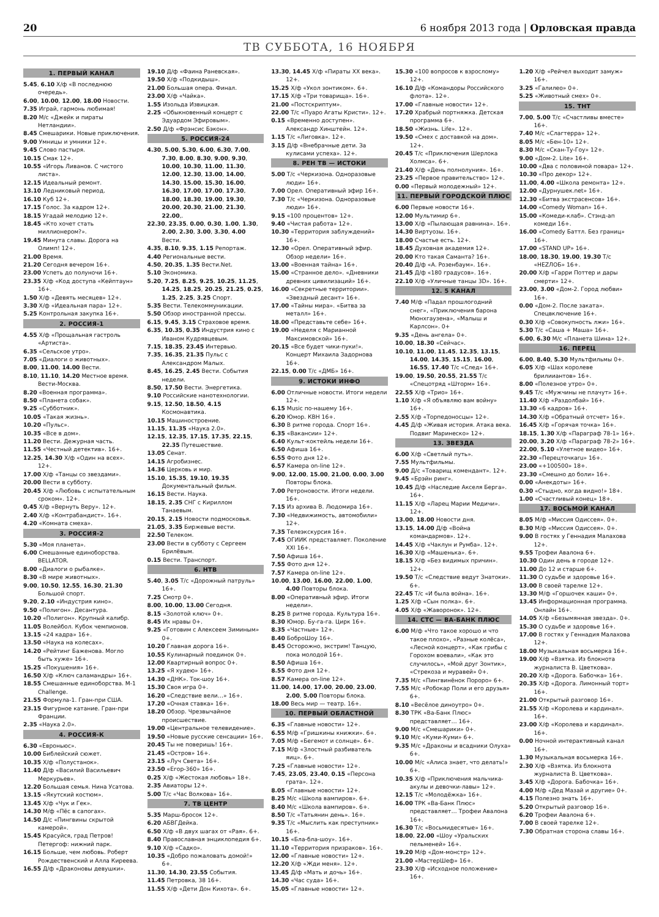20 6 ноября 2013 года | Орловская правда
ТВ СУББОТА, 16 НОЯБРЯ
1. ПЕРВЫЙ КАНАЛ
5.45, 6.10 Х/ф «В последнюю очередь».
6.00, 10.00, 12.00, 18.00 Новости.
7.35 Играй, гармонь любимая!
8.20 М/с «Джейк и пираты Нетландии».
8.45 Смешарики. Новые приключения.
9.00 Умницы и умники 12+.
9.45 Слово пастыря.
10.15 Смак 12+.
10.55 «Игорь Ливанов. С чистого листа».
12.15 Идеальный ремонт.
13.10 Ледниковый период.
16.10 Куб 12+.
17.15 Голос. За кадром 12+.
18.15 Угадай мелодию 12+.
18.45 «Кто хочет стать миллионером?».
19.45 Минута славы. Дорога на Олимп! 12+.
21.00 Время.
21.20 Сегодня вечером 16+.
23.00 Успеть до полуночи 16+.
23.35 Х/ф «Код доступа «Кейптаун» 16+.
1.50 Х/ф «Девять месяцев» 12+.
3.30 Х/ф «Идеальная пара» 12+.
5.25 Контрольная закупка 16+.
2. РОССИЯ-1
4.55 Х/ф «Прощальная гастроль «Артиста».
6.35 «Сельское утро».
7.05 «Диалоги о животных».
8.00, 11.00, 14.00 Вести.
8.10, 11.10, 14.20 Местное время. Вести-Москва.
8.20 «Военная программа».
8.50 «Планета собак».
9.25 «Субботник».
10.05 «Такая жизнь».
10.20 «Пульс».
10.35 «Все в дом».
11.20 Вести. Дежурная часть.
11.55 «Честный детектив». 16+.
12.25, 14.30 Х/ф «Один на всех». 12+.
17.00 Х/ф «Танцы со звездами».
20.00 Вести в субботу.
20.45 Х/ф «Любовь с испытательным сроком». 12+.
0.45 Х/ф «Вернуть Веру». 12+.
2.40 Х/ф «Контрабандист». 16+.
4.20 «Комната смеха».
3. РОССИЯ-2
5.30 «Моя планета».
6.00 Смешанные единоборства. BELLATOR.
8.00 «Диалоги о рыбалке».
8.30 «В мире животных».
9.00, 10.50, 12.55, 16.30, 21.30 Большой спорт.
9.20, 2.10 «Индустрия кино».
9.50 «Полигон». Десантура.
10.20 «Полигон». Крупный калибр.
11.05 Волейбол. Кубок чемпионов.
13.15 «24 кадра» 16+.
13.50 «Наука на колесах».
14.20 «Рейтинг Баженова. Могло быть хуже» 16+.
15.25 «Покушения» 16+.
16.50 Х/ф «Ключ саламандры» 16+.
18.55 Смешанные единоборства. M-1 Challenge.
21.55 Формула-1. Гран-при США.
23.15 Фигурное катание. Гран-при Франции.
2.35 «Наука 2.0».
4. РОССИЯ-К
6.30 «Евроньюс».
10.00 Библейский сюжет.
10.35 Х/ф «Полустанок».
11.40 Д/ф «Василий Васильевич Меркурьев».
12.20 Большая семья. Нина Усатова.
13.15 «Якутский костюм».
13.45 Х/ф «Чук и Гек».
14.30 М/ф «Пёс в сапогах».
14.50 Д/с «Пингвины скрытой камерой».
15.45 Красуйся, град Петров! Петергоф: нижний парк.
16.15 Больше, чем любовь. Роберт Рождественский и Алла Киреева.
16.55 Д/ф «Драконовы девушки».
19.10 Д/ф «Фаина Раневская».
19.50 Х/ф «Подкидыш».
21.00 Большая опера. Финал.
23.00 Х/ф «Чайка».
1.55 Изольда Извицкая.
2.25 «Обыкновенный концерт с Эдуардом Эфировым».
2.50 Д/ф «Фрэнсис Бэкон».
5. РОССИЯ-24
4.30, 5.00, 5.30, 6.00, 6.30, 7.00, 7.30, 8.00, 8.30, 9.00, 9.30, 10.00, 10.30, 11.00, 11.30, 12.00, 12.30, 13.00, 14.00, 14.30, 15.00, 15.30, 16.00, 16.30, 17.00, 17.00, 17.30, 18.00, 18.30, 19.00, 19.30, 20.00, 20.30, 21.00, 21.30, 22.00,.
22.30, 23.35, 0.00, 0.30, 1.00, 1.30, 2.00, 2.30, 3.00, 3.30, 4.00 Вести.
4.35, 8.10, 9.35, 1.15 Репортаж.
4.40 Региональные вести.
4.50, 20.35, 1.35 Вести.Net.
5.10 Экономика.
5.20, 7.25, 8.25, 9.25, 10.25, 11.25, 14.25, 18.25, 20.25, 21.25, 0.25, 1.25, 2.25, 3.25 Спорт.
5.35 Вести. Телекоммуникации.
5.50 Обзор иностранной прессы.
6.15, 9.45, 3.15 Страховое время.
6.35, 10.35, 0.35 Индустрия кино с Иваном Кудрявцевым.
7.15, 18.35, 23.45 Интервью.
7.35, 16.35, 21.35 Пульс с Александром Малых.
8.45, 16.25, 2.45 Вести. События недели.
8.50, 17.50 Вести. Энергетика.
9.10 Российские нанотехнологии.
9.15, 12.50, 18.50, 4.15 Космонавтика.
10.15 Машиностроение.
11.15, 11.35 «Наука 2.0».
12.15, 12.35, 17.15, 17.35, 22.15, 22.35 Путешествие.
13.05 Сенат.
14.15 Агробизнес.
14.36 Церковь и мир.
15.10, 15.35, 19.10, 19.35 Документальный фильм.
16.15 Вести. Наука.
18.15, 2.35 СНГ с Кириллом Танаевым.
20.15, 2.15 Новости подмосковья.
21.05, 3.35 Биржевые вести.
22.50 Телеком.
23.00 Вести в субботу с Сергеем Брилёвым.
0.15 Вести. Транспорт.
6. НТВ
5.40, 3.05 Т/с «Дорожный патруль» 16+.
7.25 Смотр 0+.
8.00, 10.00, 13.00 Сегодня.
8.15 «Золотой ключ» 0+.
8.45 Их нравы 0+.
9.25 «Готовим с Алексеем Зиминым» 0+.
10.20 Главная дорога 16+.
10.55 Кулинарный поединок 0+.
12.00 Квартирный вопрос 0+.
13.25 «Я худею» 16+.
14.30 «ДНК». Ток-шоу 16+.
15.30 Своя игра 0+.
16.20 «Следствие вели…» 16+.
17.20 «Очная ставка» 16+.
18.20 Обзор. Чрезвычайное происшествие.
19.00 «Центральное телевидение».
19.50 «Новые русские сенсации» 16+.
20.45 Ты не поверишь! 16+.
21.45 «Остров» 16+.
23.15 «Луч Света» 16+.
23.50 «Егор-360» 16+.
0.25 Х/ф «Жестокая любовь» 18+.
2.35 Авиаторы 12+.
5.00 Т/с «Час Волкова» 16+.
7. ТВ ЦЕНТР
5.35 Марш-бросок 12+.
6.20 АБВГДейка.
6.50 Х/ф «В двух шагах от «Рая». 6+.
8.40 Православная энциклопедия 6+.
9.10 Х/ф «Садко».
10.35 «Добро пожаловать домой!» 6+.
11.30, 14.30, 23.55 События.
11.45 Петровка, 38 16+.
11.55 Х/ф «Дети Дон Кихота». 6+.
13.30, 14.45 Х/ф «Пираты XX века». 12+.
15.25 Х/ф «Укол зонтиком». 6+.
17.15 Х/ф «Три товарища». 16+.
21.00 «Постскриптум».
22.00 Т/с «Пуаро Агаты Кристи». 12+.
0.15 «Временно доступен». Александр Хинштейн. 12+.
1.15 Т/с «Лиговка». 12+.
3.15 Д/ф «Внебрачные дети. За кулисами успеха». 12+.
8. РЕН ТВ — ИСТОКИ
5.00 Т/с «Черкизона. Одноразовые люди» 16+.
7.00 Орел. Оперативный эфир 16+.
7.30 Т/с «Черкизона. Одноразовые люди» 16+.
9.15 «100 процентов» 12+.
9.40 «Чистая работа» 12+.
10.30 «Территория заблуждений» 16+.
12.30 «Орел. Оперативный эфир. Обзор недели» 16+.
13.00 «Военная тайна» 16+.
15.00 «Странное дело». «Дневники древних цивилизаций» 16+.
16.00 «Секретные территории». «Звездный десант» 16+.
17.00 «Тайны мира». «Битва за металл» 16+.
18.00 «Представьте себе» 16+.
19.00 «Неделя с Марианной Максимовской» 16+.
20.15 «Все будет чики-пуки!». Концерт Михаила Задорнова 16+.
22.15, 0.00 Т/с «ДМБ» 16+.
9. ИСТОКИ ИНФО
6.00 Отличные новости. Итоги недели 12+.
6.15 Music по-нашему 16+.
6.20 Юмор. КВН 16+.
6.30 В ритме города. Спорт 16+.
6.35 «Вакансии» 12+.
6.40 Культ-коктейль недели 16+.
6.50 Афиша 16+.
6.55 Фото дня 12+.
6.57 Камера on-line 12+.
9.00, 12.00, 15.00, 21.00, 0.00, 3.00 Повторы блока.
7.00 Ретроновости. Итоги недели. 16+.
7.15 Из архива В. Людомира 16+.
7.30 «Недвижимость, автомобили» 12+.
7.35 Телеэкскурсия 16+.
7.45 ОГИИК представляет. Поколение XXI 16+.
7.50 Афиша 16+.
7.55 Фото дня 12+.
7.57 Камера on-line 12+.
10.00, 13.00, 16.00, 22.00, 1.00, 4.00 Повторы блока.
8.00 «Оперативный эфир. Итоги недели».
8.25 В ритме города. Культура 16+.
8.30 Юмор. Бу-га-га. Цирк 16+.
8.35 «Частные» 12+.
8.40 БоброШоу 16+.
8.45 Осторожно, экстрим! Танцую, пока молодой 16+.
8.50 Афиша 16+.
8.55 Фото дня 12+.
8.57 Камера on-line 12+.
11.00, 14.00, 17.00, 20.00, 23.00, 2.00, 5.00 Повторы блока.
18.00 Весь мир — театр. 16+.
10. ПЕРВЫЙ ОБЛАСТНОЙ
6.35 «Главные новости» 12+.
6.55 М/ф «Гришкины книжки». 6+.
7.05 М/ф «Бегемот и солнце». 6+.
7.15 М/ф «Злостный разбиватель яиц». 6+.
7.25 «Главные новости» 12+.
7.45, 23.05, 23.40, 0.15 «Персона грата». 12+.
8.05 «Главные новости» 12+.
8.25 М/с «Школа вампиров». 6+.
8.40 М/с «Школа вампиров». 6+.
8.50 Т/с «Татьянин день». 16+.
9.35 Т/с «Мыслить как преступник» 16+.
10.15 «Бла-бла-шоу». 16+.
11.10 «Территория призраков». 16+.
12.00 «Главные новости» 12+.
12.20 Х/ф «Жди меня». 12+.
13.45 Д/ф «Мать и дочь» 16+.
14.30 «Час суда» 16+.
15.05 «Главные новости» 12+.
15.30 «100 вопросов к взрослому» 12+.
16.10 Д/ф «Командоры Российского флота». 12+.
17.00 «Главные новости» 12+.
17.20 Храбрый портняжка. Детская программа 6+.
18.50 «Жизнь. Life». 12+.
19.50 «Смех с доставкой на дом». 12+.
20.45 Т/с «Приключения Шерлока Холмса». 6+.
21.40 Х/ф «День полнолуния». 16+.
23.25 «Первое правительство» 12+.
0.00 «Первый молодежный» 12+.
11. ПЕРВЫЙ ГОРОДСКОЙ ПЛЮС
6.00 Первые новости 16+.
12.00 Мультимир 6+.
13.00 Х/ф «Пылающая равнина». 16+.
14.30 Виртуозы. 16+.
18.00 Счастье есть. 12+.
18.45 Духовная академия 12+.
20.00 Кто такая Саманта? 16+.
20.40 Д/ф «А. Розенбаум». 16+.
21.45 Д/ф «180 градусов». 16+.
22.10 Х/ф «Уличные танцы 3D». 16+.
12. 5 КАНАЛ
7.40 М/ф «Падал прошлогодний снег», «Приключения барона Мюнхгаузена», «Малыш и Карлсон». 0+
9.35 «День ангела» 0+.
10.00, 18.30 «Сейчас».
10.10, 11.00, 11.45, 12.35, 13.15, 14.00, 14.35, 15.15, 16.00, 16.55, 17.40 Т/с «След» 16+.
19.00, 19.50, 20.55, 21.55 Т/с «Спецотряд «Шторм» 16+.
22.55 Х/ф «Трио» 16+.
1.10 Х/ф «Я объявляю вам войну» 16+.
2.55 Х/ф «Торпедоносцы» 12+.
4.45 Д/ф «Живая история. Атака века. Подвиг Маринеско» 12+.
13. ЗВЕЗДА
6.00 Х/ф «Светлый путь».
7.55 Мультфильмы.
9.00 Д/с «Товарищ комендант». 12+.
9.45 «Брэйн ринг».
10.45 Д/ф «Наследие Акселя Берга». 16+.
11.15 Х/ф «Ларец Марии Медичи». 12+.
13.00, 18.00 Новости дня.
13.15, 14.00 Д/ф «Война командармов». 12+.
14.45 Х/ф «Чаклун и Румба». 12+.
16.30 Х/ф «Машенька». 6+.
18.15 Х/ф «Без видимых причин». 12+.
19.50 Т/с «Следствие ведут Знатоки». 6+.
22.45 Т/с «И была война». 16+.
1.25 Х/ф «Сын полка». 6+.
4.05 Х/ф «Жаворонок». 12+.
14. СТС — ВА-БАНК ПЛЮС
6.00 М/ф «Что такое хорошо и что такое плохо», «Разные колёса», «Лесной концерт», «Как грибы с Горохом воевали», «Как это случилось», «Мой друг Зонтик», «Стрекоза и муравей» 0+.
7.35 М/с «Пингвинёнок Пороро» 6+.
7.55 М/с «Робокар Поли и его друзья» 6+.
8.10 «Весёлое диноутро» 0+.
8.30 ТРК «Ва-Банк Плюс» представляет… 16+.
9.00 М/с «Смешарики» 0+.
9.10 М/с «Куми-Куми» 6+.
9.35 М/с «Драконы и всадники Олуха» 6+.
10.00 М/с «Алиса знает, что делать!» 6+.
10.35 Х/ф «Приключения мальчика-акулы и девочки-лавы» 12+.
12.15 Т/с «Молодёжка» 16+.
16.00 ТРК «Ва-Банк Плюс» представляет… Трофеи Авалона 16+.
16.30 Т/с «Восьмидесятые» 16+.
18.00, 22.00 «Шоу «Уральских пельменей» 16+.
19.20 М/ф «Дом-монстр» 12+.
21.00 «МастерШеф» 16+.
23.30 Х/ф «Исходное положение» 16+.
1.20 Х/ф «Рейчел выходит замуж» 16+.
3.25 «Галилео» 0+.
5.25 «Животный смех» 0+.
15. ТНТ
7.00, 5.00 Т/с «Счастливы вместе» 16+.
7.40 М/с «Слагтерра» 12+.
8.05 М/с «Бен-10» 12+.
8.30 М/с «Скан-Ту-Гоу» 12+.
9.00 «Дом-2. Lite» 16+.
10.00 «Два с половиной повара» 12+.
10.30 «Про декор» 12+.
11.00, 4.00 «Школа ремонта» 12+.
12.00 «Дурнушек.net» 16+.
12.30 «Битва экстрасенсов» 16+.
14.00 «Comedy Woman» 16+.
15.00 «Комеди-клаб». Стэнд-ап комеди 16+.
16.00 «Comedy Баттл. Без границ» 16+.
17.00 «STAND UP» 16+.
18.00, 18.30, 19.00, 19.30 Т/с «HEZЛОБ» 16+.
20.00 Х/ф «Гарри Поттер и дары смерти» 12+.
23.00, 3.00 «Дом-2. Город любви» 16+.
0.00 «Дом-2. После заката». Спецвключение 16+.
0.30 Х/ф «Совокупность лжи» 16+.
5.30 Т/с «Саша + Маша» 16+.
6.00, 6.30 М/с «Планета Шина» 12+.
16. ПЕРЕЦ
6.00, 8.40, 5.30 Мультфильмы 0+.
6.05 Х/ф «Шах королеве брилииантов» 16+.
8.00 «Полезное утро» 0+.
9.45 Т/с «Мужчины не плачут» 16+.
11.40 Х/ф «Раздолбай» 16+.
13.30 «6 кадров» 16+.
14.30 Х/ф «Обратный отсчет» 16+.
16.45 Х/ф «Горячая точка» 16+.
18.15, 1.30 Х/ф «Параграф 78-1» 16+.
20.00, 3.20 Х/ф «Параграф 78-2» 16+.
22.00, 5.10 «Улетное видео» 16+.
22.30 «Перецточкaru» 16+.
23.00 «+100500» 18+.
23.30 «Смешно до боли» 16+.
0.00 «Анекдоты» 16+.
0.30 «Стыдно, когда видно!» 18+.
1.00 «Счастливый конец» 18+.
17. ВОСЬМОЙ КАНАЛ
8.05 М/ф «Миссия Одиссея». 0+.
8.30 М/ф «Миссия Одиссея». 0+.
9.00 В гостях у Геннадия Малахова 12+.
9.55 Трофеи Авалона 6+.
10.30 Один день в городе 12+.
11.00 До 12 и старше 6+.
11.30 О судьбе и здоровье 16+.
13.00 В своей тарелке 12+.
13.30 М/ф «Горшочек каши» 0+.
13.45 Информационная программа. Онлайн 16+.
14.05 Х/ф «Безымянная звезда». 0+.
15.30 О судьбе и здоровье 16+.
17.00 В гостях у Геннадия Малахова 12+.
18.00 Музыкальная восьмерка 16+.
19.00 Х/ф «Взятка. Из блокнота журналиста В. Цветкова».
20.20 Х/ф «Дорога. Бабочка» 16+.
20.35 Х/ф «Дорога. Лимонный торт» 16+.
21.00 Открытый разговор 16+.
21.55 Х/ф «Королева и кардинал». 16+.
23.00 Х/ф «Королева и кардинал». 16+.
0.00 Ночной интерактивный канал 16+.
1.30 Музыкальная восьмерка 16+.
2.30 Х/ф «Взятка. Из блокнота журналиста В. Цветкова».
3.45 Х/ф «Дорога. Бабочка» 16+.
4.00 М/ф «Дед Мазай и другие» 0+.
4.15 Полезно знать 16+.
5.20 Открытый разговор 16+.
6.20 Трофеи Авалона 6+.
7.00 В своей тарелке 12+.
7.30 Обратная сторона славы 16+.